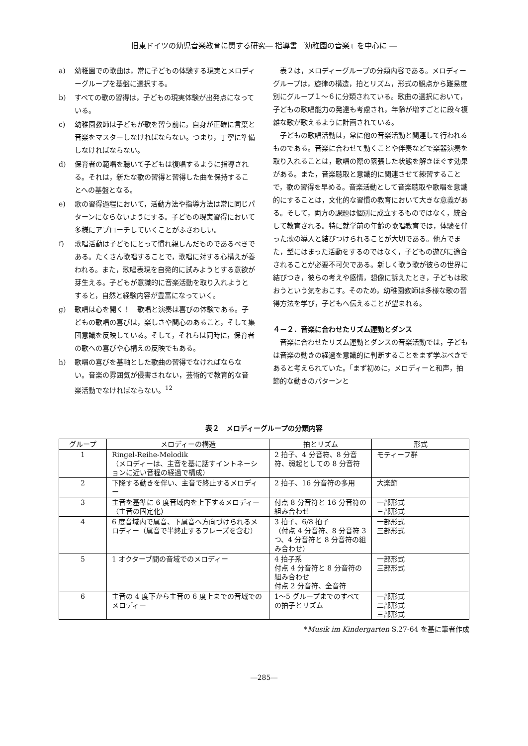旧東ドイツの幼児音楽教育に関する研究― 指導書『幼稚園の音楽』を中心に ―
a) 幼稚園での歌曲は，常に子どもの体験する現実とメロディーグループを基盤に選択する。
b) すべての歌の習得は，子どもの現実体験が出発点になっている。
c) 幼稚園教師は子どもが歌を習う前に，自身が正確に言葉と音楽をマスターしなければならない。つまり，丁寧に準備しなければならない。
d) 保育者の範唱を聴いて子どもは復唱するように指導される。それは，新たな歌の習得と習得した曲を保持することへの基盤となる。
e) 歌の習得過程において，活動方法や指導方法は常に同じパターンにならないようにする。子どもの現実習得において多様にアプローチしていくことがふさわしい。
f) 歌唱活動は子どもにとって慣れ親しんだものであるべきである。たくさん歌唱することで，歌唱に対する心構えが養われる。また，歌唱表現を自発的に試みようとする意欲が芽生える。子どもが意識的に音楽活動を取り入れようとすると，自然と経験内容が豊富になっていく。
g) 歌唱は心を開く！　歌唱と演奏は喜びの体験である。子どもの歌唱の喜びは，楽しさや関心のあること，そして集団意識を反映している。そして，それらは同時に，保育者の歌への喜びや心構えの反映でもある。
h) 歌唱の喜びを基軸とした歌曲の習得でなければならない。音楽の雰囲気が侵害されない，芸術的で教育的な音楽活動でなければならない。<sup>12</sup>
表２は，メロディーグループの分類内容である。メロディーグループは，旋律の構造，拍とリズム，形式の観点から難易度別にグループ１～６に分類されている。歌曲の選択において，子どもの歌唱能力の発達も考慮され，年齢が増すごとに段々複雑な歌が歌えるように計画されている。
子どもの歌唱活動は，常に他の音楽活動と関連して行われるものである。音楽に合わせて動くことや伴奏などで楽器演奏を取り入れることは，歌唱の際の緊張した状態を解きほぐす効果がある。また，音楽聴取と意識的に関連させて練習することで，歌の習得を早める。音楽活動として音楽聴取や歌唱を意識的にすることは，文化的な習慣の教育において大きな意義がある。そして，両方の課題は個別に成立するものではなく，統合して教育される。特に就学前の年齢の歌唱教育では，体験を伴った歌の導入と結びつけられることが大切である。他方でまた，型にはまった活動をするのではなく，子どもの遊びに適合されることが必要不可欠である。新しく歌う歌が彼らの世界に結びつき，彼らの考えや感情，想像に訴えたとき，子どもは歌おうという気をおこす。そのため，幼稚園教師は多様な歌の習得方法を学び，子どもへ伝えることが望まれる。
４－２．音楽に合わせたリズム運動とダンス
音楽に合わせたリズム運動とダンスの音楽活動では，子どもは音楽の動きの経過を意識的に判断することをまず学ぶべきであると考えられていた。「まず初めに，メロディーと和声，拍節的な動きのパターンと
表２　メロディーグループの分類内容
| グループ | メロディーの構造 | 拍とリズム | 形式 |
| --- | --- | --- | --- |
| 1 | Ringel-Reihe-Melodik （メロディーは、主音を基に話すイントネーションに近い音程の経過で構成） | 2 拍子、4 分音符、8 分音符、弱起としての 8 分音符 | モティーフ群 |
| 2 | 下降する動きを伴い、主音で終止するメロディー | 2 拍子、16 分音符の多用 | 大楽節 |
| 3 | 主音を基準に 6 度音域内を上下するメロディー（主音の固定化） | 付点 8 分音符と 16 分音符の組み合わせ | 一部形式 三部形式 |
| 4 | 6 度音域内で属音、下属音へ方向づけられるメロディー（属音で半終止するフレーズを含む） | 3 拍子、6/8 拍子 （付点 4 分音符、8 分音符 3 つ、4 分音符と 8 分音符の組み合わせ） | 一部形式 三部形式 |
| 5 | 1 オクターブ間の音域でのメロディー | 4 拍子系 付点 4 分音符と 8 分音符の組み合わせ 付点 2 分音符、全音符 | 一部形式 三部形式 |
| 6 | 主音の 4 度下から主音の 6 度上までの音域でのメロディー | 1～5 グループまでのすべての拍子とリズム | 一部形式 二部形式 三部形式 |
*Musik im Kindergarten S.27-64 を基に筆者作成
―285―